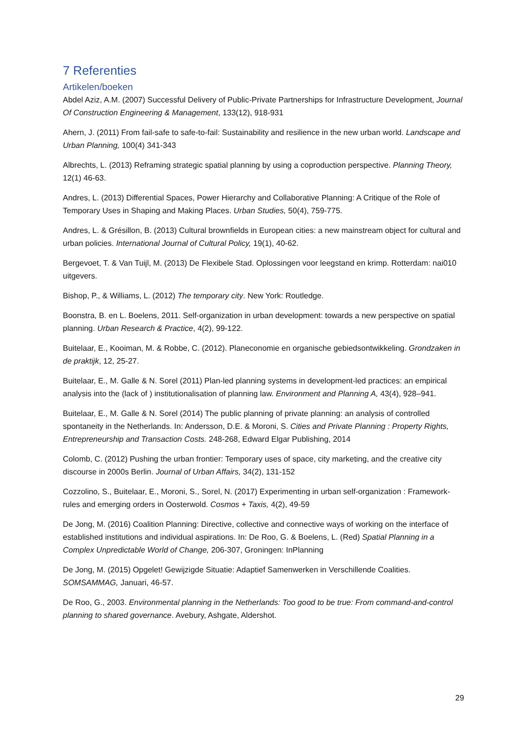7 Referenties
Artikelen/boeken
Abdel Aziz, A.M. (2007) Successful Delivery of Public-Private Partnerships for Infrastructure Development, Journal Of Construction Engineering & Management, 133(12), 918-931
Ahern, J. (2011) From fail-safe to safe-to-fail: Sustainability and resilience in the new urban world. Landscape and Urban Planning, 100(4) 341-343
Albrechts, L. (2013) Reframing strategic spatial planning by using a coproduction perspective. Planning Theory, 12(1) 46-63.
Andres, L. (2013) Differential Spaces, Power Hierarchy and Collaborative Planning: A Critique of the Role of Temporary Uses in Shaping and Making Places. Urban Studies, 50(4), 759-775.
Andres, L. & Grésillon, B. (2013) Cultural brownfields in European cities: a new mainstream object for cultural and urban policies. International Journal of Cultural Policy, 19(1), 40-62.
Bergevoet, T. & Van Tuijl, M. (2013) De Flexibele Stad. Oplossingen voor leegstand en krimp. Rotterdam: nai010 uitgevers.
Bishop, P., & Williams, L. (2012) The temporary city. New York: Routledge.
Boonstra, B. en L. Boelens, 2011. Self-organization in urban development: towards a new perspective on spatial planning. Urban Research & Practice, 4(2), 99-122.
Buitelaar, E., Kooiman, M. & Robbe, C. (2012). Planeconomie en organische gebiedsontwikkeling. Grondzaken in de praktijk, 12, 25-27.
Buitelaar, E., M. Galle & N. Sorel (2011) Plan-led planning systems in development-led practices: an empirical analysis into the (lack of ) institutionalisation of planning law. Environment and Planning A, 43(4), 928–941.
Buitelaar, E., M. Galle & N. Sorel (2014) The public planning of private planning: an analysis of controlled spontaneity in the Netherlands. In: Andersson, D.E. & Moroni, S. Cities and Private Planning : Property Rights, Entrepreneurship and Transaction Costs. 248-268, Edward Elgar Publishing, 2014
Colomb, C. (2012) Pushing the urban frontier: Temporary uses of space, city marketing, and the creative city discourse in 2000s Berlin. Journal of Urban Affairs, 34(2), 131-152
Cozzolino, S., Buitelaar, E., Moroni, S., Sorel, N. (2017) Experimenting in urban self-organization : Framework-rules and emerging orders in Oosterwold. Cosmos + Taxis, 4(2), 49-59
De Jong, M. (2016) Coalition Planning: Directive, collective and connective ways of working on the interface of established institutions and individual aspirations. In: De Roo, G. & Boelens, L. (Red) Spatial Planning in a Complex Unpredictable World of Change, 206-307, Groningen: InPlanning
De Jong, M. (2015) Opgelet! Gewijzigde Situatie: Adaptief Samenwerken in Verschillende Coalities. SOMSAMMAG, Januari, 46-57.
De Roo, G., 2003. Environmental planning in the Netherlands: Too good to be true: From command-and-control planning to shared governance. Avebury, Ashgate, Aldershot.
29